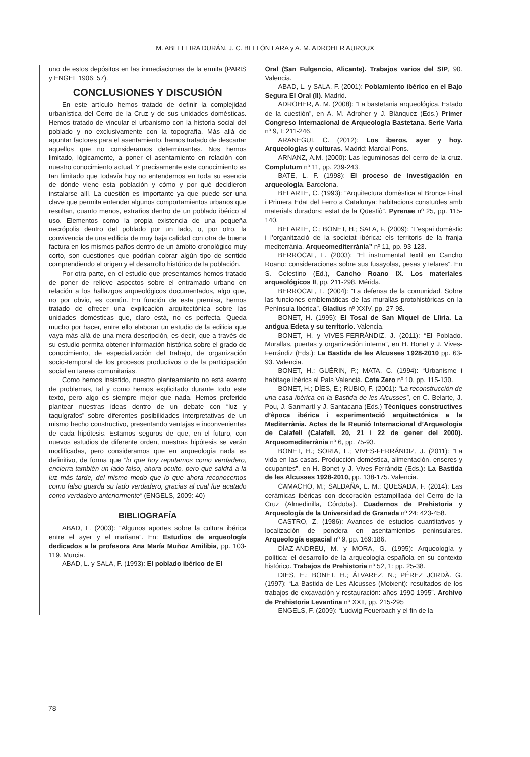M. ABELLEIRA DURÁN, J. C. BELLÓN LARA y A. M. ADROHER AUROUX
uno de estos depósitos en las inmediaciones de la ermita (PARIS y ENGEL 1906: 57).
CONCLUSIONES Y DISCUSIÓN
En este artículo hemos tratado de definir la complejidad urbanística del Cerro de la Cruz y de sus unidades domésticas. Hemos tratado de vincular el urbanismo con la historia social del poblado y no exclusivamente con la topografía. Más allá de apuntar factores para el asentamiento, hemos tratado de descartar aquellos que no consideramos determinantes. Nos hemos limitado, lógicamente, a poner el asentamiento en relación con nuestro conocimiento actual. Y precisamente este conocimiento es tan limitado que todavía hoy no entendemos en toda su esencia de dónde viene esta población y cómo y por qué decidieron instalarse allí. La cuestión es importante ya que puede ser una clave que permita entender algunos comportamientos urbanos que resultan, cuanto menos, extraños dentro de un poblado ibérico al uso. Elementos como la propia existencia de una pequeña necrópolis dentro del poblado por un lado, o, por otro, la convivencia de una edilicia de muy baja calidad con otra de buena factura en los mismos paños dentro de un ámbito cronológico muy corto, son cuestiones que podrían cobrar algún tipo de sentido comprendiendo el origen y el desarrollo histórico de la población.
Por otra parte, en el estudio que presentamos hemos tratado de poner de relieve aspectos sobre el entramado urbano en relación a los hallazgos arqueológicos documentados, algo que, no por obvio, es común. En función de esta premisa, hemos tratado de ofrecer una explicación arquitectónica sobre las unidades domésticas que, claro está, no es perfecta. Queda mucho por hacer, entre ello elaborar un estudio de la edilicia que vaya más allá de una mera descripción, es decir, que a través de su estudio permita obtener información histórica sobre el grado de conocimiento, de especialización del trabajo, de organización socio-temporal de los procesos productivos o de la participación social en tareas comunitarias.
Como hemos insistido, nuestro planteamiento no está exento de problemas, tal y como hemos explicitado durante todo este texto, pero algo es siempre mejor que nada. Hemos preferido plantear nuestras ideas dentro de un debate con “luz y taquígrafos” sobre diferentes posibilidades interpretativas de un mismo hecho constructivo, presentando ventajas e inconvenientes de cada hipótesis. Estamos seguros de que, en el futuro, con nuevos estudios de diferente orden, nuestras hipótesis se verán modificadas, pero consideramos que en arqueología nada es definitivo, de forma que “lo que hoy reputamos como verdadero, encierra también un lado falso, ahora oculto, pero que saldrá a la luz más tarde, del mismo modo que lo que ahora reconocemos como falso guarda su lado verdadero, gracias al cual fue acatado como verdadero anteriormente” (ENGELS, 2009: 40)
BIBLIOGRAFÍA
ABAD, L. (2003): “Algunos aportes sobre la cultura ibérica entre el ayer y el mañana”. En: Estudios de arqueología dedicados a la profesora Ana María Muñoz Amilibia, pp. 103-119. Murcia.
ABAD, L. y SALA, F. (1993): El poblado ibérico de El
Oral (San Fulgencio, Alicante). Trabajos varios del SIP, 90. Valencia.
ABAD, L. y SALA, F. (2001): Poblamiento ibérico en el Bajo Segura El Oral (II). Madrid.
ADROHER, A. M. (2008): “La bastetania arqueológica. Estado de la cuestión”, en A. M. Adroher y J. Blánquez (Eds.) Primer Congreso Internacional de Arqueología Bastetana. Serie Varia nº 9, I: 211-246.
ARANEGUI, C. (2012): Los iberos, ayer y hoy. Arqueologías y culturas. Madrid: Marcial Pons.
ARNANZ, A.M. (2000): Las leguminosas del cerro de la cruz. Complutum nº 11, pp. 239-243.
BATE, L. F. (1998): El proceso de investigación en arqueología. Barcelona.
BELARTE, C. (1993): “Arquitectura domèstica al Bronce Final i Primera Edat del Ferro a Catalunya: habitacions constuïdes amb materials duradors: estat de la Qüestiò”. Pyrenae nº 25, pp. 115-140.
BELARTE, C.; BONET, H.; SALA, F. (2009): “L’espai domèstic i l’organització de la societat ibèrica: els territoris de la franja mediterrània. Arqueomediterrània” nº 11, pp. 93-123.
BERROCAL, L. (2003): “El instrumental textil en Cancho Roano: consideraciones sobre sus fusayolas, pesas y telares”. En S. Celestino (Ed.), Cancho Roano IX. Los materiales arqueológicos II, pp. 211-298. Mérida.
BERROCAL, L. (2004): “La defensa de la comunidad. Sobre las funciones emblemáticas de las murallas protohistóricas en la Península Ibérica”. Gladius nº XXIV, pp. 27-98.
BONET, H. (1995): El Tosal de San Miquel de Llìria. La antigua Edeta y su territorio. Valencia.
BONET, H. y VIVES-FERRÁNDIZ, J. (2011): “El Poblado. Murallas, puertas y organización interna”, en H. Bonet y J. Vives-Ferrándiz (Eds.): La Bastida de les Alcusses 1928-2010 pp. 63-93. Valencia.
BONET, H.; GUÉRIN, P.; MATA, C. (1994): “Urbanisme i habitage ibèrics al País Valencià. Cota Zero nº 10, pp. 115-130.
BONET, H.; DÍES, E.; RUBIO, F. (2001): “La reconstrucción de una casa ibérica en la Bastida de les Alcusses”, en C. Belarte, J. Pou, J. Sanmartí y J. Santacana (Eds.) Tècniques constructives d’època ibérica i experimentació arquitectónica a la Mediterrània. Actes de la Reunió Internacional d’Arqueologia de Calafell (Calafell, 20, 21 i 22 de gener del 2000). Arqueomediterrània nº 6, pp. 75-93.
BONET, H.; SORIA, L.; VIVES-FERRÁNDIZ, J. (2011): “La vida en las casas. Producción doméstica, alimentación, enseres y ocupantes”, en H. Bonet y J. Vives-Ferrándiz (Eds.): La Bastida de les Alcusses 1928-2010, pp. 138-175. Valencia.
CAMACHO, M.; SALDAÑA, L. M.; QUESADA, F. (2014): Las cerámicas ibéricas con decoración estampillada del Cerro de la Cruz (Almedinilla, Córdoba). Cuadernos de Prehistoria y Arqueología de la Universidad de Granada nº 24: 423-458.
CASTRO, Z. (1986): Avances de estudios cuantitativos y localización de pondera en asentamientos peninsulares. Arqueología espacial nº 9, pp. 169:186.
DÍAZ-ANDREU, M. y MORA, G. (1995): Arqueología y política: el desarrollo de la arqueología española en su contexto histórico. Trabajos de Prehistoria nº 52, 1: pp. 25-38.
DIES, E.; BONET, H.; ÁLVAREZ, N.; PÉREZ JORDÀ. G. (1997): “La Bastida de Les Alcusses (Moixent): resultados de los trabajos de excavación y restauración: años 1990-1995”. Archivo de Prehistoria Levantina nº XXII, pp. 215-295
ENGELS, F. (2009): “Ludwig Feuerbach y el fin de la
78